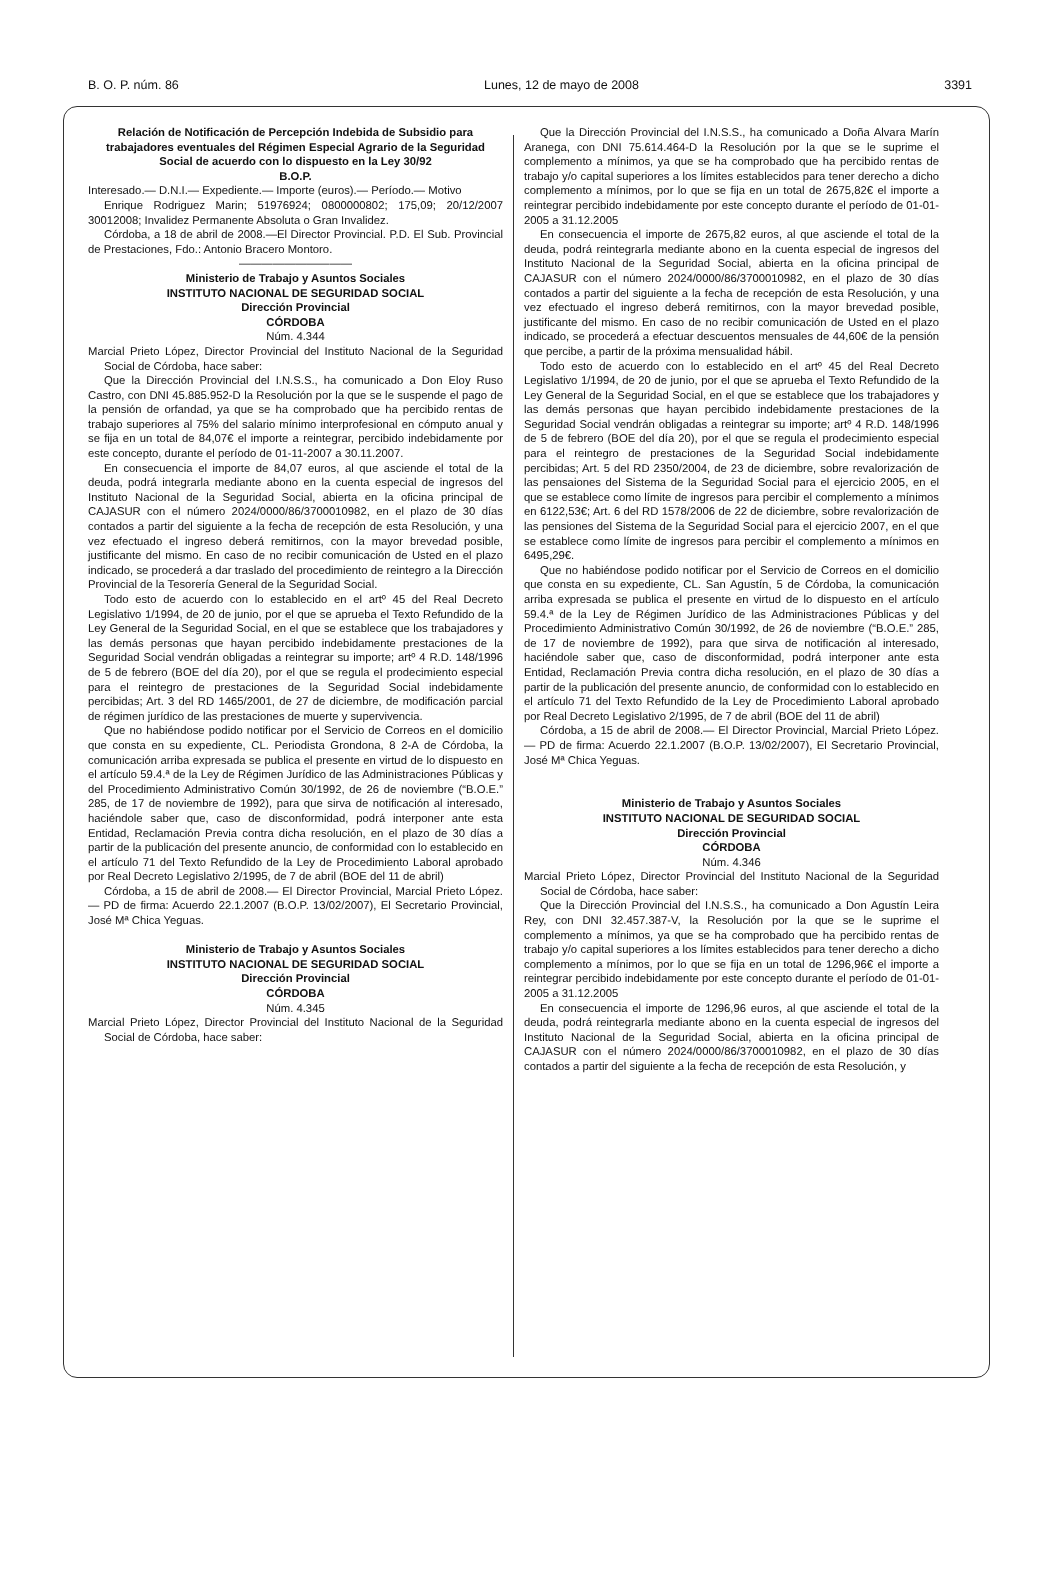B. O. P. núm. 86 Lunes, 12 de mayo de 2008 3391
Relación de Notificación de Percepción Indebida de Subsidio para trabajadores eventuales del Régimen Especial Agrario de la Seguridad Social de acuerdo con lo dispuesto en la Ley 30/92
B.O.P.
Interesado.— D.N.I.— Expediente.— Importe (euros).— Período.— Motivo
Enrique Rodriguez Marin; 51976924; 0800000802; 175,09; 20/12/2007 30012008; Invalidez Permanente Absoluta o Gran Invalidez.
Córdoba, a 18 de abril de 2008.—El Director Provincial. P.D. El Sub. Provincial de Prestaciones, Fdo.: Antonio Bracero Montoro.
——————————
Ministerio de Trabajo y Asuntos Sociales
INSTITUTO NACIONAL DE SEGURIDAD SOCIAL
Dirección Provincial
CÓRDOBA
Núm. 4.344
Marcial Prieto López, Director Provincial del Instituto Nacional de la Seguridad Social de Córdoba, hace saber:
Que la Dirección Provincial del I.N.S.S., ha comunicado a Don Eloy Ruso Castro, con DNI 45.885.952-D la Resolución por la que se le suspende el pago de la pensión de orfandad, ya que se ha comprobado que ha percibido rentas de trabajo superiores al 75% del salario mínimo interprofesional en cómputo anual y se fija en un total de 84,07€ el importe a reintegrar, percibido indebidamente por este concepto, durante el período de 01-11-2007 a 30.11.2007.
En consecuencia el importe de 84,07 euros, al que asciende el total de la deuda, podrá integrarla mediante abono en la cuenta especial de ingresos del Instituto Nacional de la Seguridad Social, abierta en la oficina principal de CAJASUR con el número 2024/0000/86/3700010982, en el plazo de 30 días contados a partir del siguiente a la fecha de recepción de esta Resolución, y una vez efectuado el ingreso deberá remitirnos, con la mayor brevedad posible, justificante del mismo. En caso de no recibir comunicación de Usted en el plazo indicado, se procederá a dar traslado del procedimiento de reintegro a la Dirección Provincial de la Tesorería General de la Seguridad Social.
Todo esto de acuerdo con lo establecido en el artº 45 del Real Decreto Legislativo 1/1994, de 20 de junio, por el que se aprueba el Texto Refundido de la Ley General de la Seguridad Social, en el que se establece que los trabajadores y las demás personas que hayan percibido indebidamente prestaciones de la Seguridad Social vendrán obligadas a reintegrar su importe; artº 4 R.D. 148/1996 de 5 de febrero (BOE del día 20), por el que se regula el prodecimiento especial para el reintegro de prestaciones de la Seguridad Social indebidamente percibidas; Art. 3 del RD 1465/2001, de 27 de diciembre, de modificación parcial de régimen jurídico de las prestaciones de muerte y supervivencia.
Que no habiéndose podido notificar por el Servicio de Correos en el domicilio que consta en su expediente, CL. Periodista Grondona, 8 2-A de Córdoba, la comunicación arriba expresada se publica el presente en virtud de lo dispuesto en el artículo 59.4.ª de la Ley de Régimen Jurídico de las Administraciones Públicas y del Procedimiento Administrativo Común 30/1992, de 26 de noviembre (“B.O.E.” 285, de 17 de noviembre de 1992), para que sirva de notificación al interesado, haciéndole saber que, caso de disconformidad, podrá interponer ante esta Entidad, Reclamación Previa contra dicha resolución, en el plazo de 30 días a partir de la publicación del presente anuncio, de conformidad con lo establecido en el artículo 71 del Texto Refundido de la Ley de Procedimiento Laboral aprobado por Real Decreto Legislativo 2/1995, de 7 de abril (BOE del 11 de abril)
Córdoba, a 15 de abril de 2008.— El Director Provincial, Marcial Prieto López.— PD de firma: Acuerdo 22.1.2007 (B.O.P. 13/02/2007), El Secretario Provincial, José Mª Chica Yeguas.
Ministerio de Trabajo y Asuntos Sociales
INSTITUTO NACIONAL DE SEGURIDAD SOCIAL
Dirección Provincial
CÓRDOBA
Núm. 4.345
Marcial Prieto López, Director Provincial del Instituto Nacional de la Seguridad Social de Córdoba, hace saber:
Que la Dirección Provincial del I.N.S.S., ha comunicado a Doña Alvara Marín Aranega, con DNI 75.614.464-D la Resolución por la que se le suprime el complemento a mínimos, ya que se ha comprobado que ha percibido rentas de trabajo y/o capital superiores a los límites establecidos para tener derecho a dicho complemento a mínimos, por lo que se fija en un total de 2675,82€ el importe a reintegrar percibido indebidamente por este concepto durante el período de 01-01-2005 a 31.12.2005
En consecuencia el importe de 2675,82 euros, al que asciende el total de la deuda, podrá reintegrarla mediante abono en la cuenta especial de ingresos del Instituto Nacional de la Seguridad Social, abierta en la oficina principal de CAJASUR con el número 2024/0000/86/3700010982, en el plazo de 30 días contados a partir del siguiente a la fecha de recepción de esta Resolución, y una vez efectuado el ingreso deberá remitirnos, con la mayor brevedad posible, justificante del mismo. En caso de no recibir comunicación de Usted en el plazo indicado, se procederá a efectuar descuentos mensuales de 44,60€ de la pensión que percibe, a partir de la próxima mensualidad hábil.
Todo esto de acuerdo con lo establecido en el artº 45 del Real Decreto Legislativo 1/1994, de 20 de junio, por el que se aprueba el Texto Refundido de la Ley General de la Seguridad Social, en el que se establece que los trabajadores y las demás personas que hayan percibido indebidamente prestaciones de la Seguridad Social vendrán obligadas a reintegrar su importe; artº 4 R.D. 148/1996 de 5 de febrero (BOE del día 20), por el que se regula el prodecimiento especial para el reintegro de prestaciones de la Seguridad Social indebidamente percibidas; Art. 5 del RD 2350/2004, de 23 de diciembre, sobre revalorización de las pensaiones del Sistema de la Seguridad Social para el ejercicio 2005, en el que se establece como límite de ingresos para percibir el complemento a mínimos en 6122,53€; Art. 6 del RD 1578/2006 de 22 de diciembre, sobre revalorización de las pensiones del Sistema de la Seguridad Social para el ejercicio 2007, en el que se establece como límite de ingresos para percibir el complemento a mínimos en 6495,29€.
Que no habiéndose podido notificar por el Servicio de Correos en el domicilio que consta en su expediente, CL. San Agustín, 5 de Córdoba, la comunicación arriba expresada se publica el presente en virtud de lo dispuesto en el artículo 59.4.ª de la Ley de Régimen Jurídico de las Administraciones Públicas y del Procedimiento Administrativo Común 30/1992, de 26 de noviembre (“B.O.E.” 285, de 17 de noviembre de 1992), para que sirva de notificación al interesado, haciéndole saber que, caso de disconformidad, podrá interponer ante esta Entidad, Reclamación Previa contra dicha resolución, en el plazo de 30 días a partir de la publicación del presente anuncio, de conformidad con lo establecido en el artículo 71 del Texto Refundido de la Ley de Procedimiento Laboral aprobado por Real Decreto Legislativo 2/1995, de 7 de abril (BOE del 11 de abril)
Córdoba, a 15 de abril de 2008.— El Director Provincial, Marcial Prieto López.— PD de firma: Acuerdo 22.1.2007 (B.O.P. 13/02/2007), El Secretario Provincial, José Mª Chica Yeguas.
Ministerio de Trabajo y Asuntos Sociales
INSTITUTO NACIONAL DE SEGURIDAD SOCIAL
Dirección Provincial
CÓRDOBA
Núm. 4.346
Marcial Prieto López, Director Provincial del Instituto Nacional de la Seguridad Social de Córdoba, hace saber:
Que la Dirección Provincial del I.N.S.S., ha comunicado a Don Agustín Leira Rey, con DNI 32.457.387-V, la Resolución por la que se le suprime el complemento a mínimos, ya que se ha comprobado que ha percibido rentas de trabajo y/o capital superiores a los límites establecidos para tener derecho a dicho complemento a mínimos, por lo que se fija en un total de 1296,96€ el importe a reintegrar percibido indebidamente por este concepto durante el período de 01-01-2005 a 31.12.2005
En consecuencia el importe de 1296,96 euros, al que asciende el total de la deuda, podrá reintegrarla mediante abono en la cuenta especial de ingresos del Instituto Nacional de la Seguridad Social, abierta en la oficina principal de CAJASUR con el número 2024/0000/86/3700010982, en el plazo de 30 días contados a partir del siguiente a la fecha de recepción de esta Resolución, y